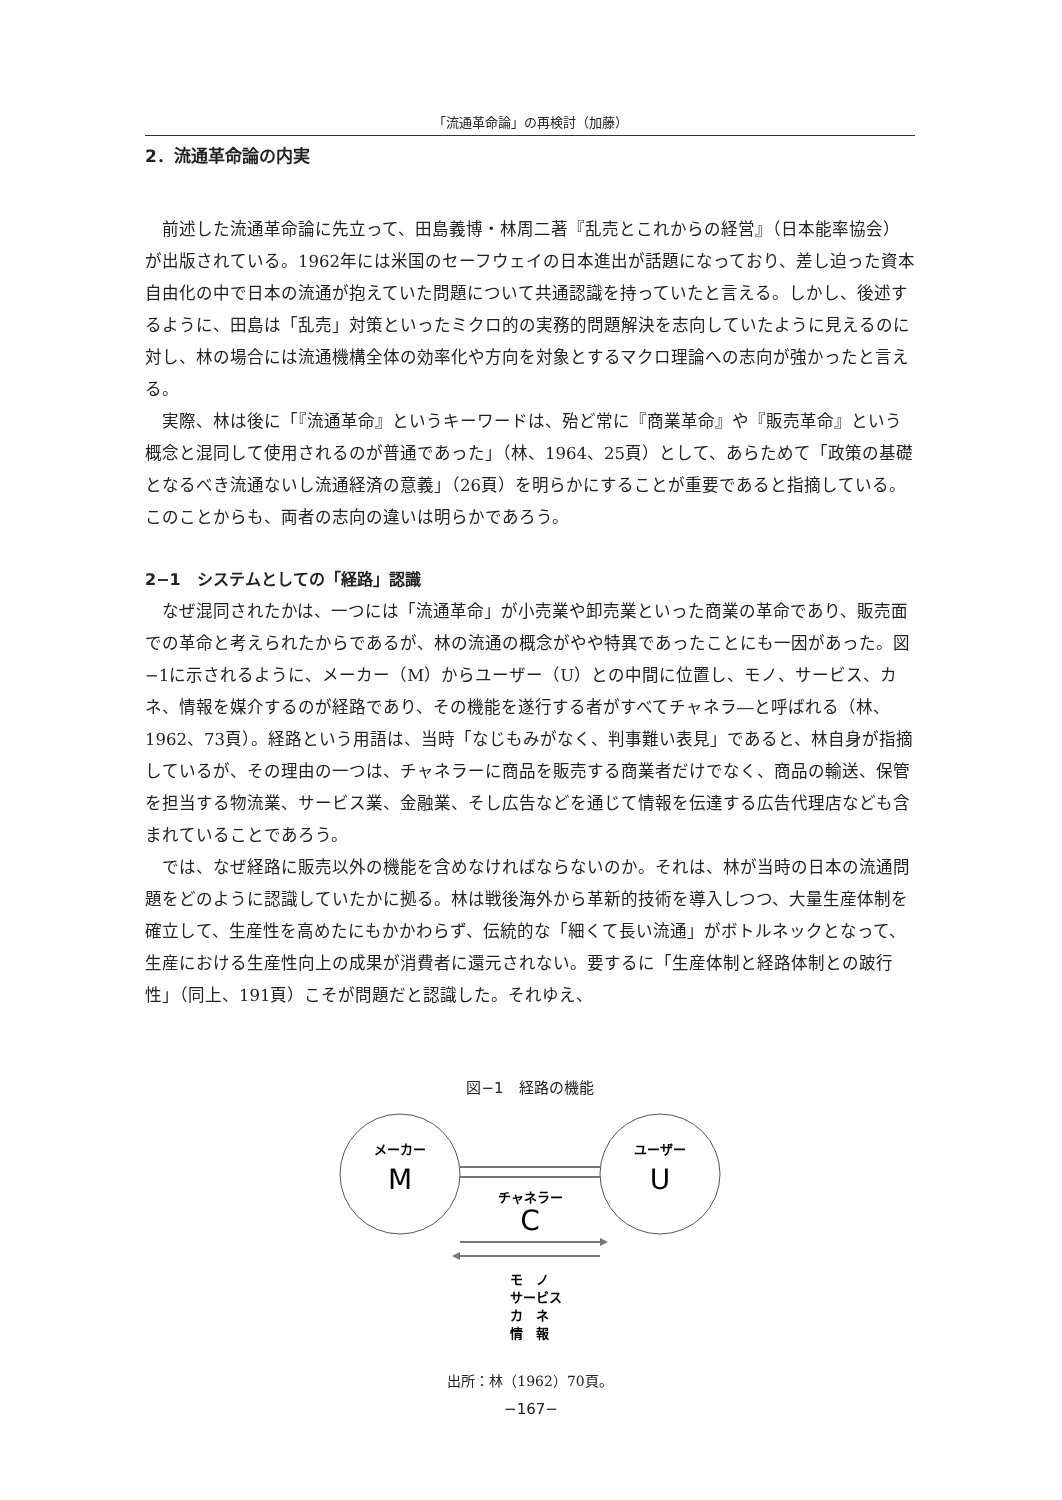「流通革命論」の再検討（加藤）
2．流通革命論の内実
前述した流通革命論に先立って、田島義博・林周二著『乱売とこれからの経営』（日本能率協会）が出版されている。1962年には米国のセーフウェイの日本進出が話題になっており、差し迫った資本自由化の中で日本の流通が抱えていた問題について共通認識を持っていたと言える。しかし、後述するように、田島は「乱売」対策といったミクロ的の実務的問題解決を志向していたように見えるのに対し、林の場合には流通機構全体の効率化や方向を対象とするマクロ理論への志向が強かったと言える。
実際、林は後に「『流通革命』というキーワードは、殆ど常に『商業革命』や『販売革命』という概念と混同して使用されるのが普通であった」（林、1964、25頁）として、あらためて「政策の基礎となるべき流通ないし流通経済の意義」（26頁）を明らかにすることが重要であると指摘している。このことからも、両者の志向の違いは明らかであろう。
2−1　システムとしての「経路」認識
なぜ混同されたかは、一つには「流通革命」が小売業や卸売業といった商業の革命であり、販売面での革命と考えられたからであるが、林の流通の概念がやや特異であったことにも一因があった。図−1に示されるように、メーカー（M）からユーザー（U）との中間に位置し、モノ、サービス、カネ、情報を媒介するのが経路であり、その機能を遂行する者がすべてチャネラ―と呼ばれる（林、1962、73頁）。経路という用語は、当時「なじもみがなく、判事難い表見」であると、林自身が指摘しているが、その理由の一つは、チャネラーに商品を販売する商業者だけでなく、商品の輸送、保管を担当する物流業、サービス業、金融業、そし広告などを通じて情報を伝達する広告代理店なども含まれていることであろう。
では、なぜ経路に販売以外の機能を含めなければならないのか。それは、林が当時の日本の流通問題をどのように認識していたかに拠る。林は戦後海外から革新的技術を導入しつつ、大量生産体制を確立して、生産性を高めたにもかかわらず、伝統的な「細くて長い流通」がボトルネックとなって、生産における生産性向上の成果が消費者に還元されない。要するに「生産体制と経路体制との跛行性」（同上、191頁）こそが問題だと認識した。それゆえ、
図−1　経路の機能
メーカー
M
ユーザー
U
チャネラー
C
モ　ノ
サービス
カ　ネ
情　報
出所：林（1962）70頁。
−167−